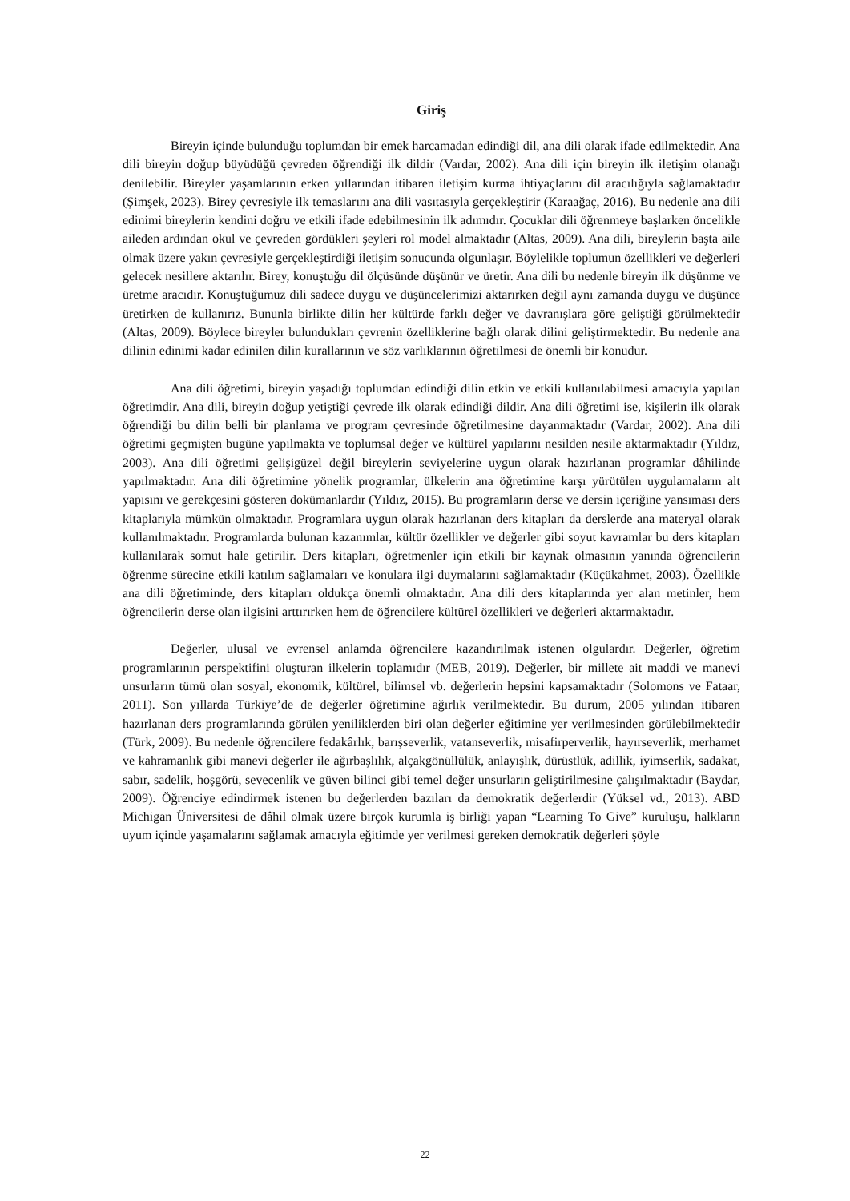Giriş
Bireyin içinde bulunduğu toplumdan bir emek harcamadan edindiği dil, ana dili olarak ifade edilmektedir. Ana dili bireyin doğup büyüdüğü çevreden öğrendiği ilk dildir (Vardar, 2002). Ana dili için bireyin ilk iletişim olanağı denilebilir. Bireyler yaşamlarının erken yıllarından itibaren iletişim kurma ihtiyaçlarını dil aracılığıyla sağlamaktadır (Şimşek, 2023). Birey çevresiyle ilk temaslarını ana dili vasıtasıyla gerçekleştirir (Karaağaç, 2016). Bu nedenle ana dili edinimi bireylerin kendini doğru ve etkili ifade edebilmesinin ilk adımıdır. Çocuklar dili öğrenmeye başlarken öncelikle aileden ardından okul ve çevreden gördükleri şeyleri rol model almaktadır (Altas, 2009). Ana dili, bireylerin başta aile olmak üzere yakın çevresiyle gerçekleştirdiği iletişim sonucunda olgunlaşır. Böylelikle toplumun özellikleri ve değerleri gelecek nesillere aktarılır. Birey, konuştuğu dil ölçüsünde düşünür ve üretir. Ana dili bu nedenle bireyin ilk düşünme ve üretme aracıdır. Konuştuğumuz dili sadece duygu ve düşüncelerimizi aktarırken değil aynı zamanda duygu ve düşünce üretirken de kullanırız. Bununla birlikte dilin her kültürde farklı değer ve davranışlara göre geliştiği görülmektedir (Altas, 2009). Böylece bireyler bulundukları çevrenin özelliklerine bağlı olarak dilini geliştirmektedir. Bu nedenle ana dilinin edinimi kadar edinilen dilin kurallarının ve söz varlıklarının öğretilmesi de önemli bir konudur.
Ana dili öğretimi, bireyin yaşadığı toplumdan edindiği dilin etkin ve etkili kullanılabilmesi amacıyla yapılan öğretimdir. Ana dili, bireyin doğup yetiştiği çevrede ilk olarak edindiği dildir. Ana dili öğretimi ise, kişilerin ilk olarak öğrendiği bu dilin belli bir planlama ve program çevresinde öğretilmesine dayanmaktadır (Vardar, 2002). Ana dili öğretimi geçmişten bugüne yapılmakta ve toplumsal değer ve kültürel yapılarını nesilden nesile aktarmaktadır (Yıldız, 2003). Ana dili öğretimi gelişigüzel değil bireylerin seviyelerine uygun olarak hazırlanan programlar dâhilinde yapılmaktadır. Ana dili öğretimine yönelik programlar, ülkelerin ana öğretimine karşı yürütülen uygulamaların alt yapısını ve gerekçesini gösteren dokümanlardır (Yıldız, 2015). Bu programların derse ve dersin içeriğine yansıması ders kitaplarıyla mümkün olmaktadır. Programlara uygun olarak hazırlanan ders kitapları da derslerde ana materyal olarak kullanılmaktadır. Programlarda bulunan kazanımlar, kültür özellikler ve değerler gibi soyut kavramlar bu ders kitapları kullanılarak somut hale getirilir. Ders kitapları, öğretmenler için etkili bir kaynak olmasının yanında öğrencilerin öğrenme sürecine etkili katılım sağlamaları ve konulara ilgi duymalarını sağlamaktadır (Küçükahmet, 2003). Özellikle ana dili öğretiminde, ders kitapları oldukça önemli olmaktadır. Ana dili ders kitaplarında yer alan metinler, hem öğrencilerin derse olan ilgisini arttırırken hem de öğrencilere kültürel özellikleri ve değerleri aktarmaktadır.
Değerler, ulusal ve evrensel anlamda öğrencilere kazandırılmak istenen olgulardır. Değerler, öğretim programlarının perspektifini oluşturan ilkelerin toplamıdır (MEB, 2019). Değerler, bir millete ait maddi ve manevi unsurların tümü olan sosyal, ekonomik, kültürel, bilimsel vb. değerlerin hepsini kapsamaktadır (Solomons ve Fataar, 2011). Son yıllarda Türkiye’de de değerler öğretimine ağırlık verilmektedir. Bu durum, 2005 yılından itibaren hazırlanan ders programlarında görülen yeniliklerden biri olan değerler eğitimine yer verilmesinden görülebilmektedir (Türk, 2009). Bu nedenle öğrencilere fedakârlık, barışseverlik, vatanseverlik, misafirperverlik, hayırseverlik, merhamet ve kahramanlık gibi manevi değerler ile ağırbaşlılık, alçakgönüllülük, anlayışlık, dürüstlük, adillik, iyimserlik, sadakat, sabır, sadelik, hoşgörü, sevecenlik ve güven bilinci gibi temel değer unsurların geliştirilmesine çalışılmaktadır (Baydar, 2009). Öğrenciye edindirmek istenen bu değerlerden bazıları da demokratik değerlerdir (Yüksel vd., 2013). ABD Michigan Üniversitesi de dâhil olmak üzere birçok kurumla iş birliği yapan “Learning To Give” kuruluşu, halkların uyum içinde yaşamalarını sağlamak amacıyla eğitimde yer verilmesi gereken demokratik değerleri şöyle
22